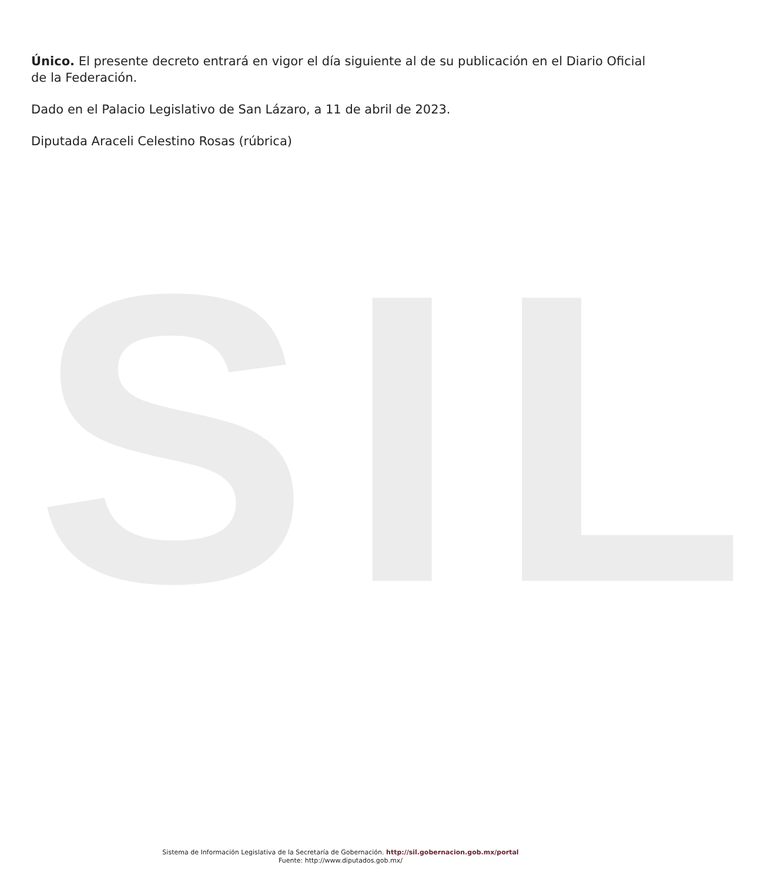SIL
Único. El presente decreto entrará en vigor el día siguiente al de su publicación en el Diario Oficial de la Federación.
Dado en el Palacio Legislativo de San Lázaro, a 11 de abril de 2023.
Diputada Araceli Celestino Rosas (rúbrica)
Sistema de Información Legislativa de la Secretaría de Gobernación. http://sil.gobernacion.gob.mx/portal
Fuente: http://www.diputados.gob.mx/